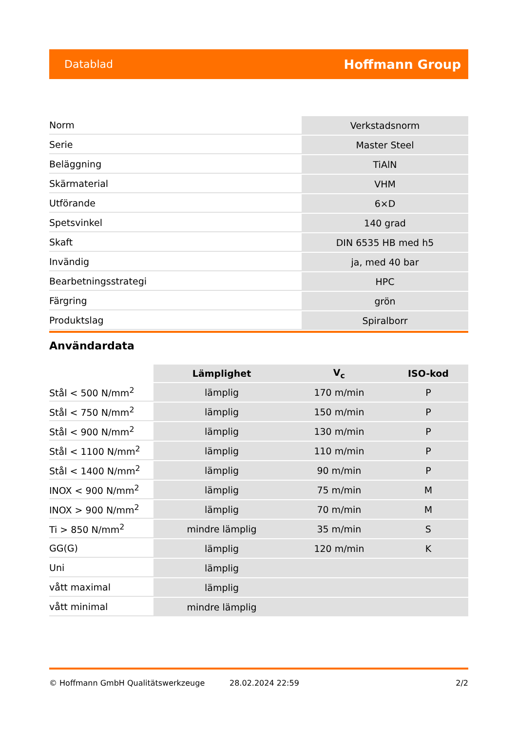Datablad Hoffmann Group
| Norm | Verkstadsnorm |
| Serie | Master Steel |
| Beläggning | TiAlN |
| Skärmaterial | VHM |
| Utförande | 6×D |
| Spetsvinkel | 140 grad |
| Skaft | DIN 6535 HB med h5 |
| Invändig | ja, med 40 bar |
| Bearbetningsstrategi | HPC |
| Färgring | grön |
| Produktslag | Spiralborr |
Användardata
| | Lämplighet | V<sub>c</sub> | ISO-kod |
| --- | --- | --- | --- |
| Stål < 500 N/mm<sup>2</sup> | lämplig | 170 m/min | P |
| Stål < 750 N/mm<sup>2</sup> | lämplig | 150 m/min | P |
| Stål < 900 N/mm<sup>2</sup> | lämplig | 130 m/min | P |
| Stål < 1100 N/mm<sup>2</sup> | lämplig | 110 m/min | P |
| Stål < 1400 N/mm<sup>2</sup> | lämplig | 90 m/min | P |
| INOX < 900 N/mm<sup>2</sup> | lämplig | 75 m/min | M |
| INOX > 900 N/mm<sup>2</sup> | lämplig | 70 m/min | M |
| Ti > 850 N/mm<sup>2</sup> | mindre lämplig | 35 m/min | S |
| GG(G) | lämplig | 120 m/min | K |
| Uni | lämplig | | |
| vått maximal | lämplig | | |
| vått minimal | mindre lämplig | | |
© Hoffmann GmbH Qualitätswerkzeuge 28.02.2024 22:59 2/2